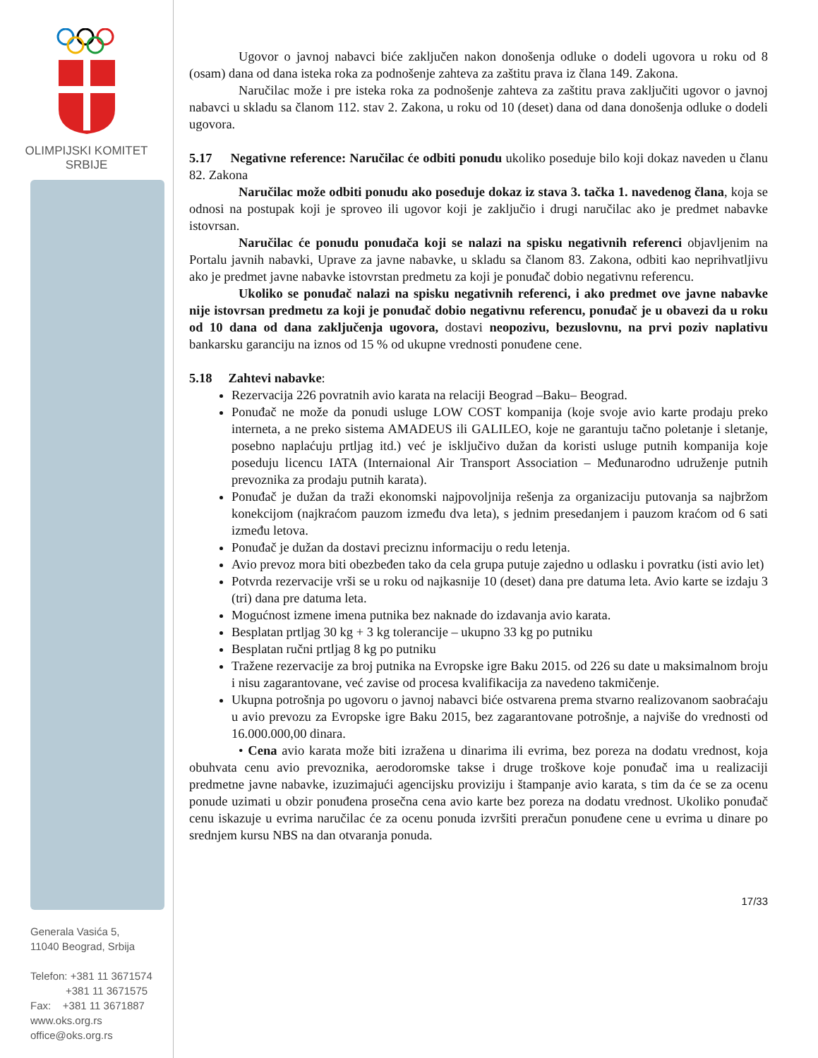OLIMPIJSKI KOMITET
SRBIJE
Generala Vasića 5,
11040 Beograd, Srbija
Telefon: +381 11 3671574
+381 11 3671575
Fax: +381 11 3671887
www.oks.org.rs
office@oks.org.rs
Ugovor o javnoj nabavci biće zaključen nakon donošenja odluke o dodeli ugovora u roku od 8 (osam) dana od dana isteka roka za podnošenje zahteva za zaštitu prava iz člana 149. Zakona.
Naručilac može i pre isteka roka za podnošenje zahteva za zaštitu prava zaključiti ugovor o javnoj nabavci u skladu sa članom 112. stav 2. Zakona, u roku od 10 (deset) dana od dana donošenja odluke o dodeli ugovora.
5.17 Negativne reference: Naručilac će odbiti ponudu ukoliko poseduje bilo koji dokaz naveden u članu 82. Zakona
Naručilac može odbiti ponudu ako poseduje dokaz iz stava 3. tačka 1. navedenog člana, koja se odnosi na postupak koji je sproveo ili ugovor koji je zaključio i drugi naručilac ako je predmet nabavke istovrsan.
Naručilac će ponudu ponuđača koji se nalazi na spisku negativnih referenci objavljenim na Portalu javnih nabavki, Uprave za javne nabavke, u skladu sa članom 83. Zakona, odbiti kao neprihvatljivu ako je predmet javne nabavke istovrstan predmetu za koji je ponuđač dobio negativnu referencu.
Ukoliko se ponuđač nalazi na spisku negativnih referenci, i ako predmet ove javne nabavke nije istovrsan predmetu za koji je ponuđač dobio negativnu referencu, ponuđač je u obavezi da u roku od 10 dana od dana zaključenja ugovora, dostavi neopozivu, bezuslovnu, na prvi poziv naplativu bankarsku garanciju na iznos od 15 % od ukupne vrednosti ponuđene cene.
5.18 Zahtevi nabavke:
Rezervacija 226 povratnih avio karata na relaciji Beograd –Baku– Beograd.
Ponuđač ne može da ponudi usluge LOW COST kompanija (koje svoje avio karte prodaju preko interneta, a ne preko sistema AMADEUS ili GALILEO, koje ne garantuju tačno poletanje i sletanje, posebno naplaćuju prtljag itd.) već je isključivo dužan da koristi usluge putnih kompanija koje poseduju licencu IATA (Internaional Air Transport Association – Međunarodno udruženje putnih prevoznika za prodaju putnih karata).
Ponuđač je dužan da traži ekonomski najpovoljnija rešenja za organizaciju putovanja sa najbržom konekcijom (najkraćom pauzom između dva leta), s jednim presedanjem i pauzom kraćom od 6 sati između letova.
Ponuđač je dužan da dostavi preciznu informaciju o redu letenja.
Avio prevoz mora biti obezbeđen tako da cela grupa putuje zajedno u odlasku i povratku (isti avio let)
Potvrda rezervacije vrši se u roku od najkasnije 10 (deset) dana pre datuma leta. Avio karte se izdaju 3 (tri) dana pre datuma leta.
Mogućnost izmene imena putnika bez naknade do izdavanja avio karata.
Besplatan prtljag 30 kg + 3 kg tolerancije – ukupno 33 kg po putniku
Besplatan ručni prtljag 8 kg po putniku
Tražene rezervacije za broj putnika na Evropske igre Baku 2015. od 226 su date u maksimalnom broju i nisu zagarantovane, već zavise od procesa kvalifikacija za navedeno takmičenje.
Ukupna potrošnja po ugovoru o javnoj nabavci biće ostvarena prema stvarno realizovanom saobraćaju u avio prevozu za Evropske igre Baku 2015, bez zagarantovane potrošnje, a najviše do vrednosti od 16.000.000,00 dinara.
• Cena avio karata može biti izražena u dinarima ili evrima, bez poreza na dodatu vrednost, koja obuhvata cenu avio prevoznika, aerodoromske takse i druge troškove koje ponuđač ima u realizaciji predmetne javne nabavke, izuzimajući agencijsku proviziju i štampanje avio karata, s tim da će se za ocenu ponude uzimati u obzir ponuđena prosečna cena avio karte bez poreza na dodatu vrednost. Ukoliko ponuđač cenu iskazuje u evrima naručilac će za ocenu ponuda izvršiti preračun ponuđene cene u evrima u dinare po srednjem kursu NBS na dan otvaranja ponuda.
17/33